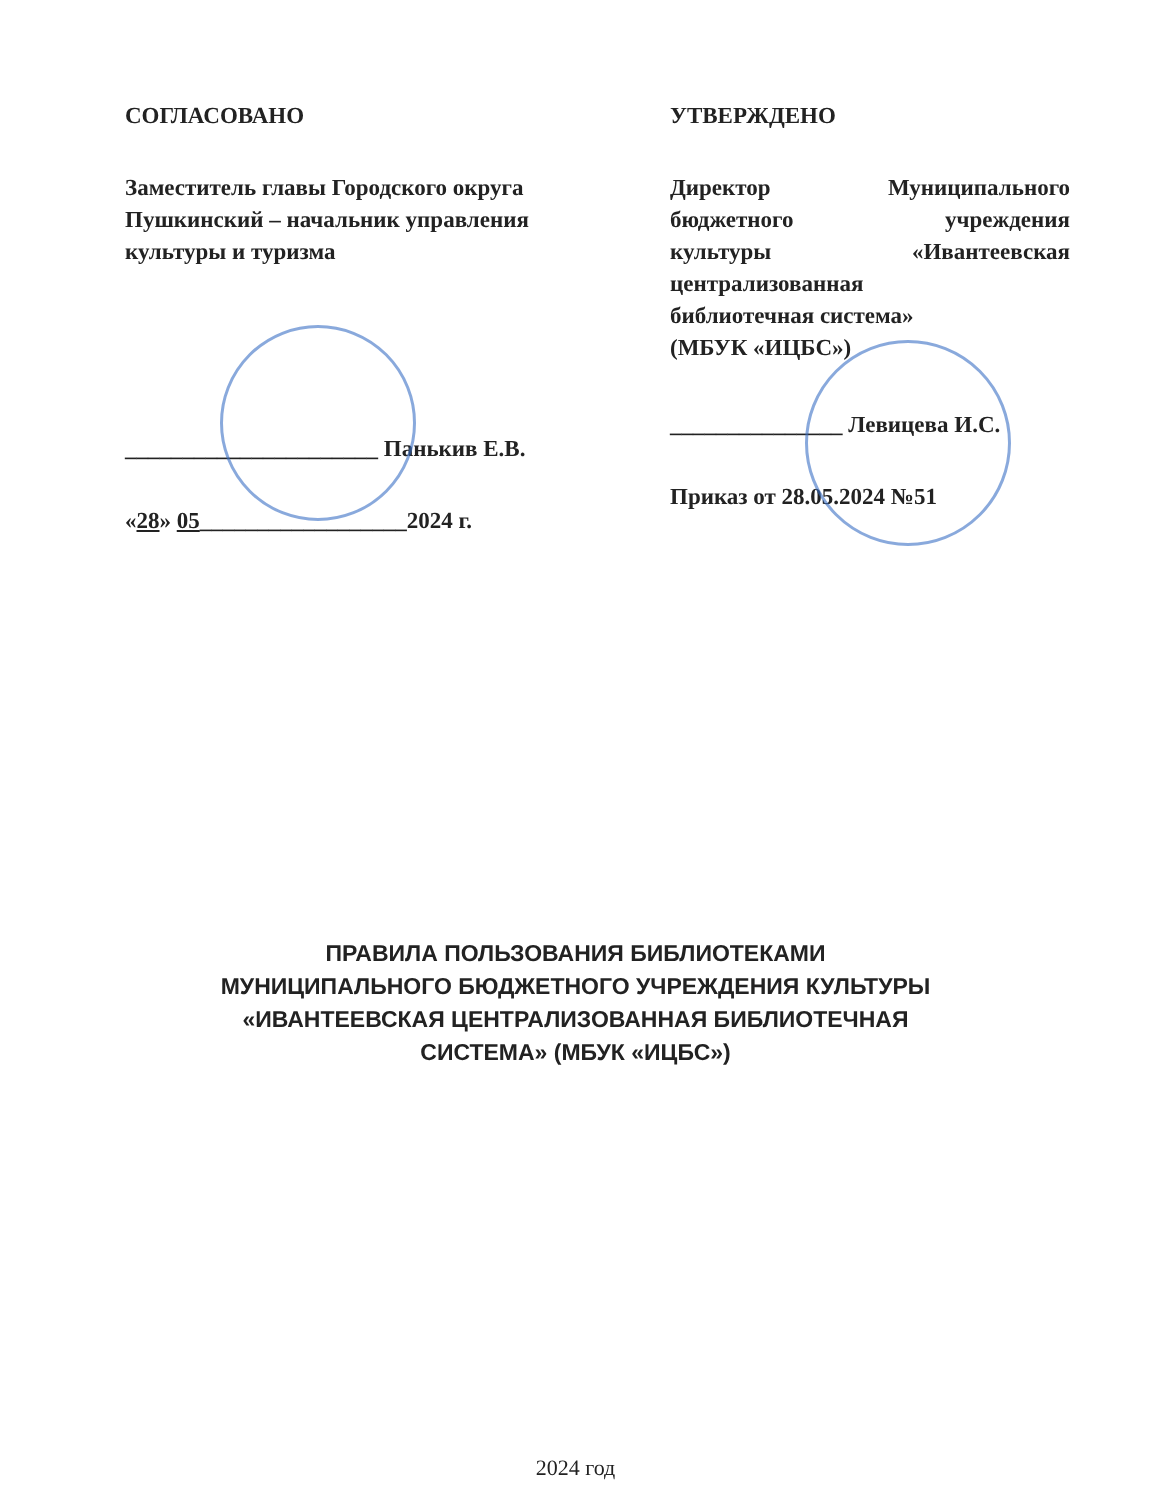СОГЛАСОВАНО
Заместитель главы Городского округа Пушкинский – начальник управления культуры и туризма
______________________ Панькив Е.В.
«28» 05__________________2024 г.
УТВЕРЖДЕНО
Директор Муниципального
бюджетного учреждения
культуры «Ивантеевская
централизованная
библиотечная система»
(МБУК «ИЦБС»)
_______________ Левицева И.С.
Приказ от 28.05.2024 №51
ПРАВИЛА ПОЛЬЗОВАНИЯ БИБЛИОТЕКАМИ
МУНИЦИПАЛЬНОГО БЮДЖЕТНОГО УЧРЕЖДЕНИЯ КУЛЬТУРЫ
«ИВАНТЕЕВСКАЯ ЦЕНТРАЛИЗОВАННАЯ БИБЛИОТЕЧНАЯ
СИСТЕМА» (МБУК «ИЦБС»)
2024 год